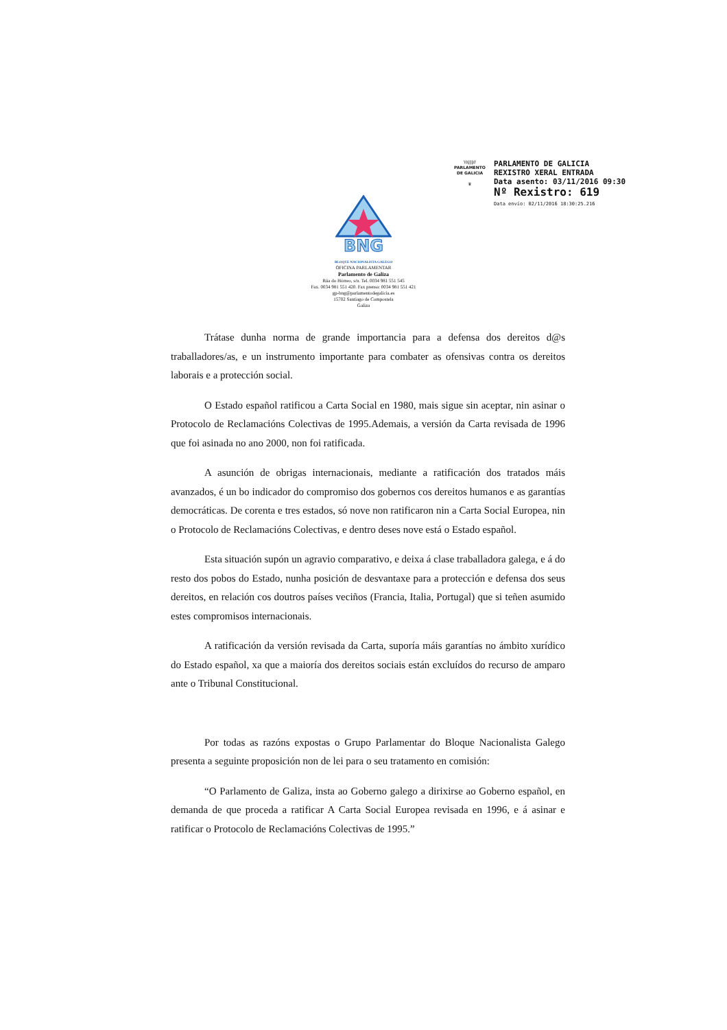\\\|||//
PARLAMENTO
DE GALICIA
♛
PARLAMENTO DE GALICIA
REXISTRO XERAL ENTRADA
Data asento: 03/11/2016 09:30
Nº Rexistro: 619
Data envío: 02/11/2016 18:30:25.216
BNG
BLOQUE NACIONALISTA GALEGO
OFICINA PARLAMENTAR
Parlamento de Galiza
Rúa do Hórreo, s/n. Tel. 0034 981 551 545
Fax. 0034 981 551 420. Fax prensa: 0034 981 551 421
gp-bng@parlamentodegalicia.es
15702 Santiago de Compostela
Galiza
Trátase dunha norma de grande importancia para a defensa dos dereitos d@s traballadores/as, e un instrumento importante para combater as ofensivas contra os dereitos laborais e a protección social.
O Estado español ratificou a Carta Social en 1980, mais sigue sin aceptar, nin asinar o Protocolo de Reclamacións Colectivas de 1995.Ademais, a versión da Carta revisada de 1996 que foi asinada no ano 2000, non foi ratificada.
A asunción de obrigas internacionais, mediante a ratificación dos tratados máis avanzados, é un bo indicador do compromiso dos gobernos cos dereitos humanos e as garantías democráticas. De corenta e tres estados, só nove non ratificaron nin a Carta Social Europea, nin o Protocolo de Reclamacións Colectivas, e dentro deses nove está o Estado español.
Esta situación supón un agravio comparativo, e deixa á clase traballadora galega, e á do resto dos pobos do Estado, nunha posición de desvantaxe para a protección e defensa dos seus dereitos, en relación cos doutros países veciños (Francia, Italia, Portugal) que si teñen asumido estes compromisos internacionais.
A ratificación da versión revisada da Carta, suporía máis garantías no ámbito xurídico do Estado español, xa que a maioría dos dereitos sociais están excluídos do recurso de amparo ante o Tribunal Constitucional.
Por todas as razóns expostas o Grupo Parlamentar do Bloque Nacionalista Galego presenta a seguinte proposición non de lei para o seu tratamento en comisión:
“O Parlamento de Galiza, insta ao Goberno galego a dirixirse ao Goberno español, en demanda de que proceda a ratificar A Carta Social Europea revisada en 1996, e á asinar e ratificar o Protocolo de Reclamacións Colectivas de 1995.”